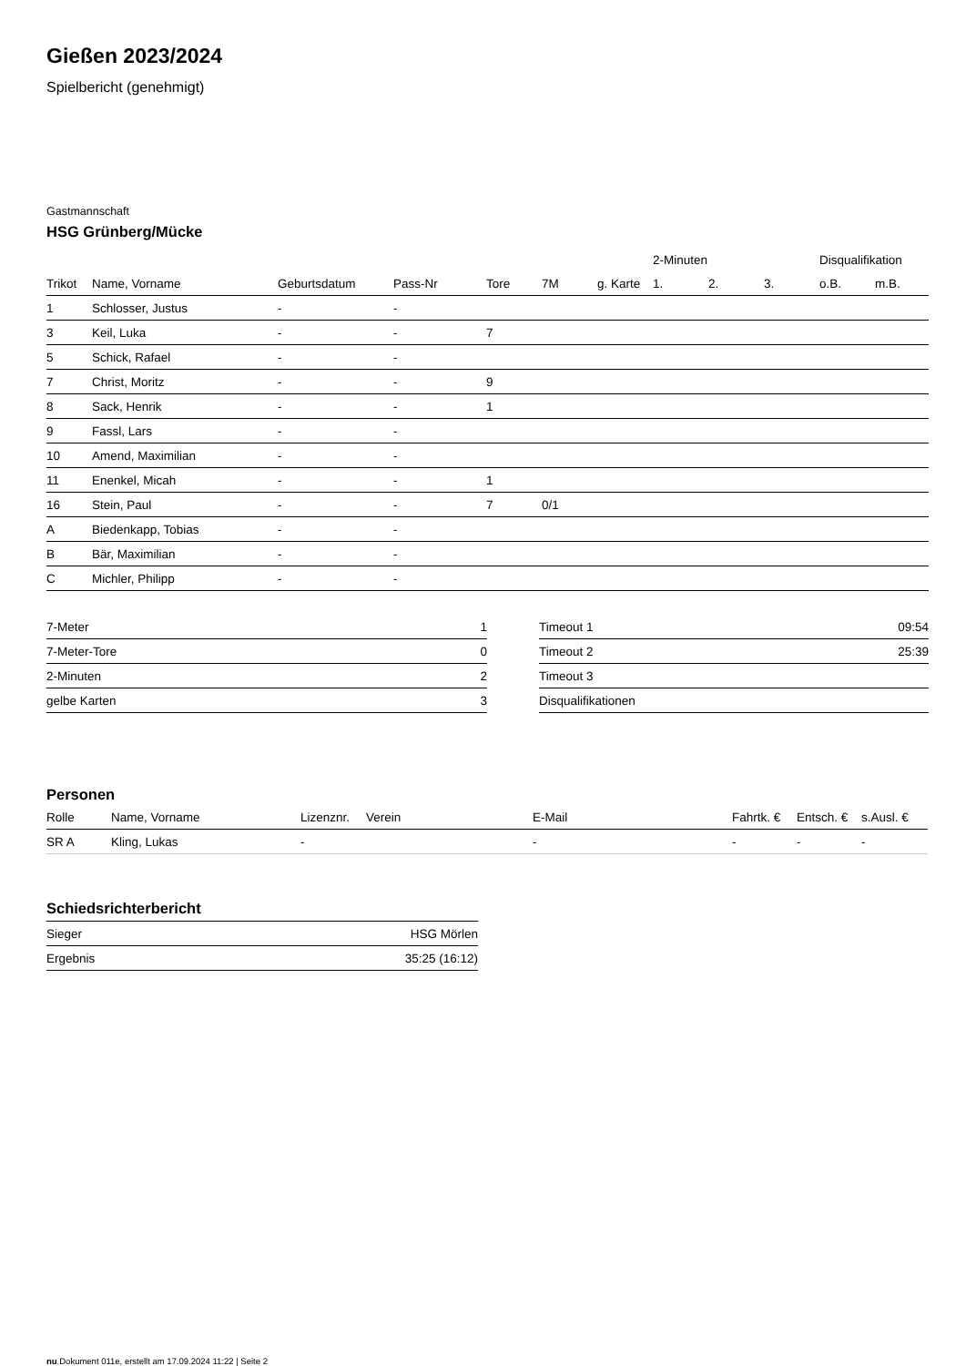Gießen 2023/2024
Spielbericht (genehmigt)
Gastmannschaft
HSG Grünberg/Mücke
| | | | | | | | 2-Minuten | | | Disqualifikation | |
| --- | --- | --- | --- | --- | --- | --- | --- | --- | --- | --- | --- |
| Trikot | Name, Vorname | Geburtsdatum | Pass-Nr | Tore | 7M | g. Karte | 1. | 2. | 3. | o.B. | m.B. |
| 1 | Schlosser, Justus | - | - | | | | | | | | |
| 3 | Keil, Luka | - | - | 7 | | | | | | | |
| 5 | Schick, Rafael | - | - | | | | | | | | |
| 7 | Christ, Moritz | - | - | 9 | | | | | | | |
| 8 | Sack, Henrik | - | - | 1 | | | | | | | |
| 9 | Fassl, Lars | - | - | | | | | | | | |
| 10 | Amend, Maximilian | - | - | | | | | | | | |
| 11 | Enenkel, Micah | - | - | 1 | | | | | | | |
| 16 | Stein, Paul | - | - | 7 | 0/1 | | | | | | |
| A | Biedenkapp, Tobias | - | - | | | | | | | | |
| B | Bär, Maximilian | - | - | | | | | | | | |
| C | Michler, Philipp | - | - | | | | | | | | |
| 7-Meter | 1 |
| 7-Meter-Tore | 0 |
| 2-Minuten | 2 |
| gelbe Karten | 3 |
| Timeout 1 | 09:54 |
| Timeout 2 | 25:39 |
| Timeout 3 | |
| Disqualifikationen | |
Personen
| Rolle | Name, Vorname | Lizenznr. | Verein | E-Mail | Fahrtk. € | Entsch. € | s.Ausl. € |
| --- | --- | --- | --- | --- | --- | --- | --- |
| SR A | Kling, Lukas | - | | - | - | - | - |
Schiedsrichterbericht
| Sieger | HSG Mörlen |
| Ergebnis | 35:25 (16:12) |
nu.Dokument 011e, erstellt am 17.09.2024 11:22 | Seite 2